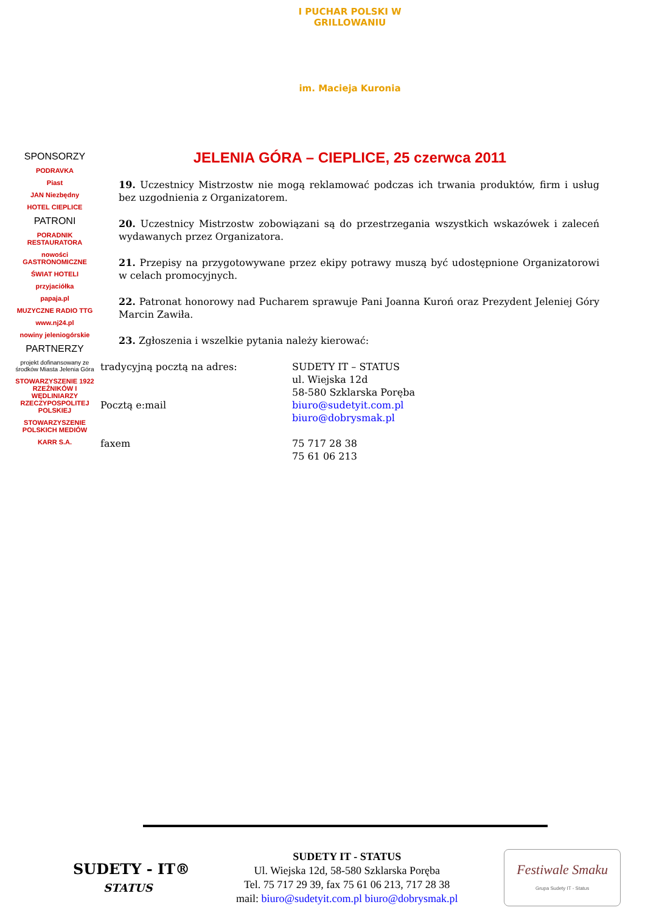I PUCHAR POLSKI W GRILLOWANIU
im. Macieja Kuronia
SPONSORZY
PODRAVKA
Piast
JAN Niezbędny
HOTEL CIEPLICE
PATRONI
PORADNIK RESTAURATORA
nowości GASTRONOMICZNE
ŚWIAT HOTELI
przyjaciółka
papaja.pl
MUZYCZNE RADIO TTG
www.nj24.pl
nowiny jeleniogórskie
PARTNERZY
projekt dofinansowany ze środków Miasta Jelenia Góra
STOWARZYSZENIE 1922 RZEŹNIKÓW I WĘDLINIARZY RZECZYPOSPOLITEJ POLSKIEJ
STOWARZYSZENIE POLSKICH MEDIÓW
KARR S.A.
JELENIA GÓRA – CIEPLICE, 25 czerwca 2011
19. Uczestnicy Mistrzostw nie mogą reklamować podczas ich trwania produktów, firm i usług bez uzgodnienia z Organizatorem.
20. Uczestnicy Mistrzostw zobowiązani są do przestrzegania wszystkich wskazówek i zaleceń wydawanych przez Organizatora.
21. Przepisy na przygotowywane przez ekipy potrawy muszą być udostępnione Organizatorowi w celach promocyjnych.
22. Patronat honorowy nad Pucharem sprawuje Pani Joanna Kuroń oraz Prezydent Jeleniej Góry Marcin Zawiła.
23. Zgłoszenia i wszelkie pytania należy kierować:
| tradycyjną pocztą na adres: | SUDETY IT – STATUS ul. Wiejska 12d 58-580 Szklarska Poręba |
| Pocztą e:mail | biuro@sudetyit.com.pl biuro@dobrysmak.pl |
| faxem | 75 717 28 38 75 61 06 213 |
SUDETY - IT®
STATUS
SUDETY IT - STATUS
Ul. Wiejska 12d, 58-580 Szklarska Poręba
Tel. 75 717 29 39, fax 75 61 06 213, 717 28 38
mail: biuro@sudetyit.com.pl biuro@dobrysmak.pl
Festiwale Smaku
Grupa Sudety IT - Status